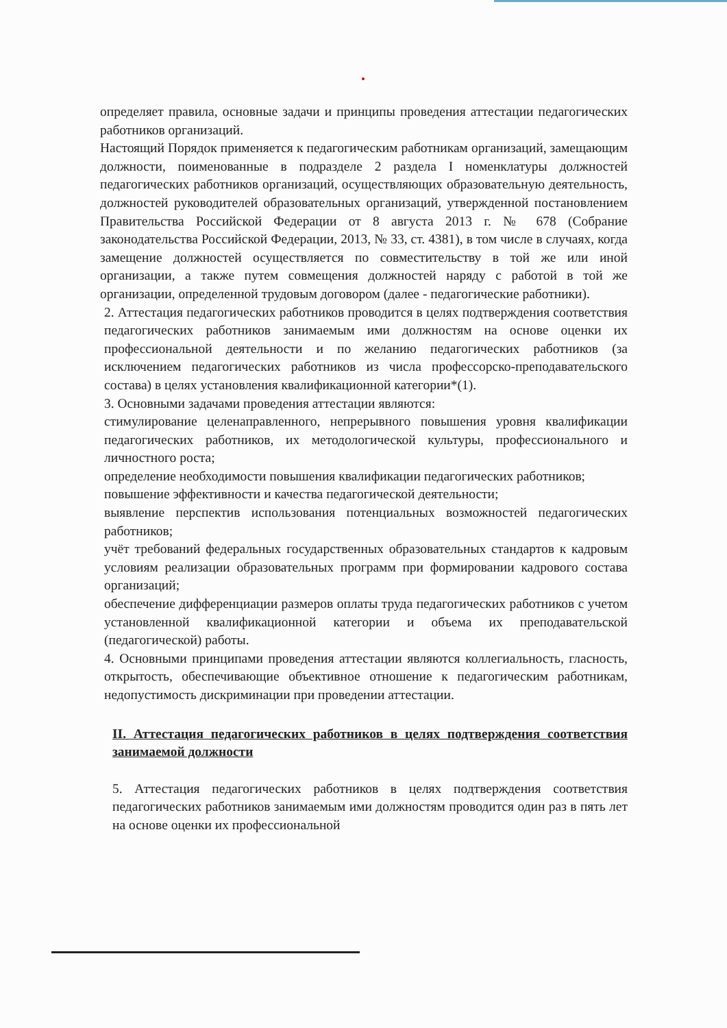определяет правила, основные задачи и принципы проведения аттестации педагогических работников организаций.
Настоящий Порядок применяется к педагогическим работникам организаций, замещающим должности, поименованные в подразделе 2 раздела I номенклатуры должностей педагогических работников организаций, осуществляющих образовательную деятельность, должностей руководителей образовательных организаций, утвержденной постановлением Правительства Российской Федерации от 8 августа 2013 г. № 678 (Собрание законодательства Российской Федерации, 2013, № 33, ст. 4381), в том числе в случаях, когда замещение должностей осуществляется по совместительству в той же или иной организации, а также путем совмещения должностей наряду с работой в той же организации, определенной трудовым договором (далее - педагогические работники).
2. Аттестация педагогических работников проводится в целях подтверждения соответствия педагогических работников занимаемым ими должностям на основе оценки их профессиональной деятельности и по желанию педагогических работников (за исключением педагогических работников из числа профессорско-преподавательского состава) в целях установления квалификационной категории*(1).
3. Основными задачами проведения аттестации являются:
стимулирование целенаправленного, непрерывного повышения уровня квалификации педагогических работников, их методологической культуры, профессионального и личностного роста;
определение необходимости повышения квалификации педагогических работников;
повышение эффективности и качества педагогической деятельности;
выявление перспектив использования потенциальных возможностей педагогических работников;
учёт требований федеральных государственных образовательных стандартов к кадровым условиям реализации образовательных программ при формировании кадрового состава организаций;
обеспечение дифференциации размеров оплаты труда педагогических работников с учетом установленной квалификационной категории и объема их преподавательской (педагогической) работы.
4. Основными принципами проведения аттестации являются коллегиальность, гласность, открытость, обеспечивающие объективное отношение к педагогическим работникам, недопустимость дискриминации при проведении аттестации.
II. Аттестация педагогических работников в целях подтверждения соответствия занимаемой должности
5. Аттестация педагогических работников в целях подтверждения соответствия педагогических работников занимаемым ими должностям проводится один раз в пять лет на основе оценки их профессиональной